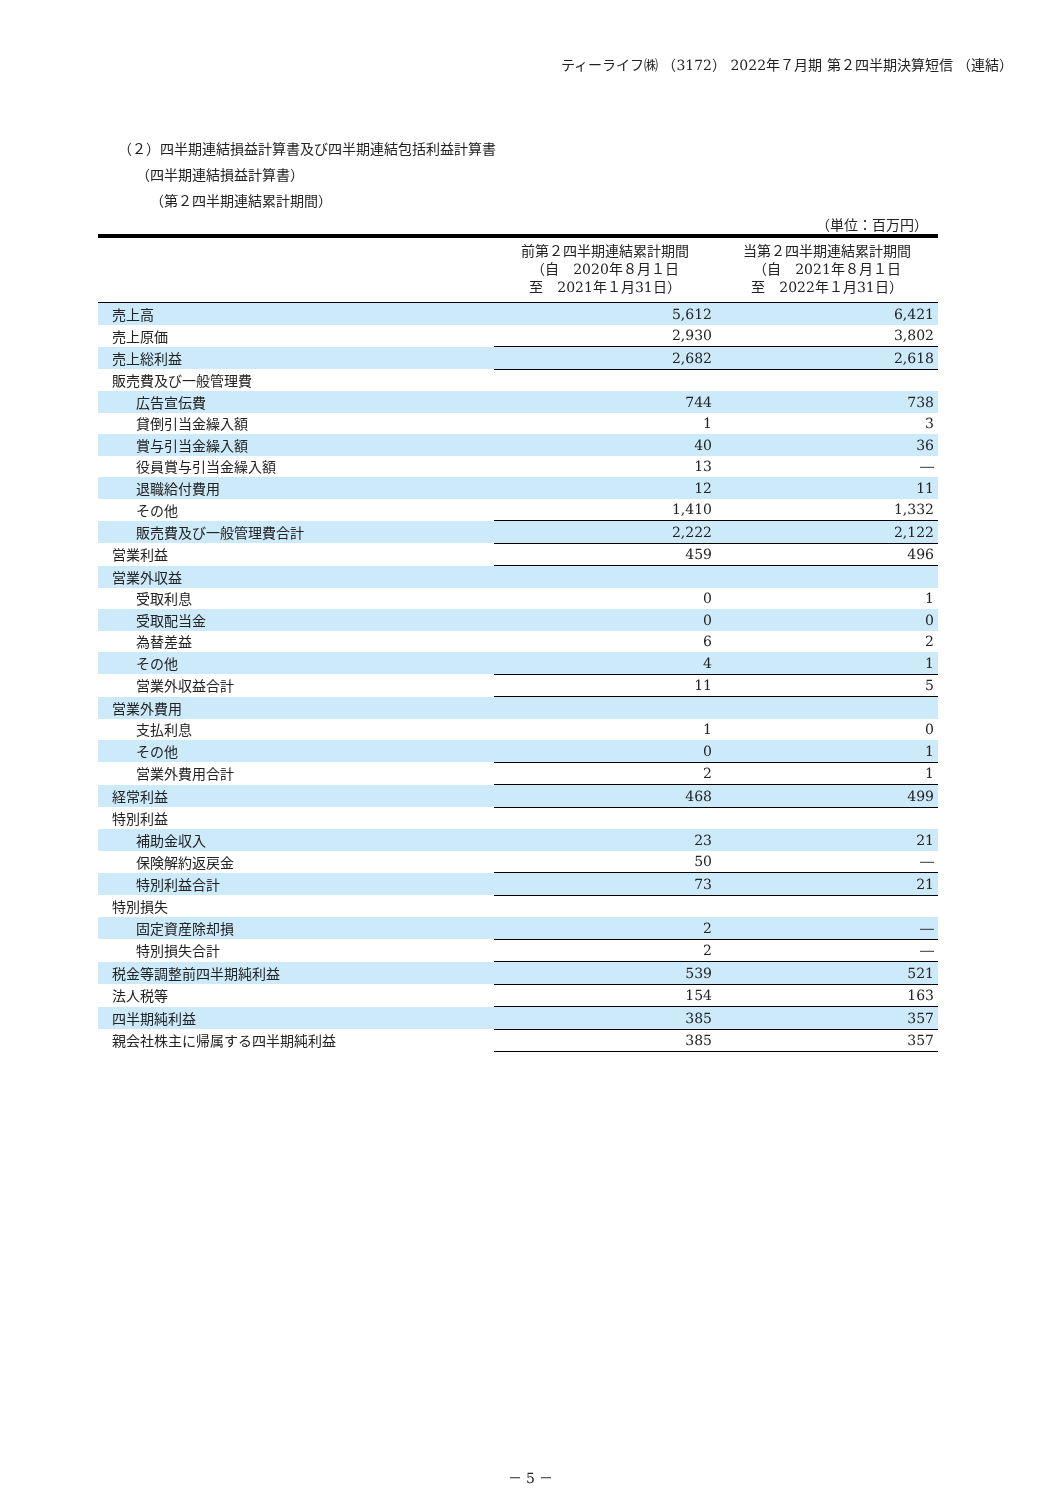ティーライフ㈱ （3172） 2022年７月期 第２四半期決算短信 （連結）
（２）四半期連結損益計算書及び四半期連結包括利益計算書
（四半期連結損益計算書）
（第２四半期連結累計期間）
（単位：百万円）
| | 前第２四半期連結累計期間 （自 2020年８月１日 至 2021年１月31日） | 当第２四半期連結累計期間 （自 2021年８月１日 至 2022年１月31日） |
| --- | --- | --- |
| 売上高 | 5,612 | 6,421 |
| 売上原価 | 2,930 | 3,802 |
| 売上総利益 | 2,682 | 2,618 |
| 販売費及び一般管理費 | | |
| 広告宣伝費 | 744 | 738 |
| 貸倒引当金繰入額 | 1 | 3 |
| 賞与引当金繰入額 | 40 | 36 |
| 役員賞与引当金繰入額 | 13 | ― |
| 退職給付費用 | 12 | 11 |
| その他 | 1,410 | 1,332 |
| 販売費及び一般管理費合計 | 2,222 | 2,122 |
| 営業利益 | 459 | 496 |
| 営業外収益 | | |
| 受取利息 | 0 | 1 |
| 受取配当金 | 0 | 0 |
| 為替差益 | 6 | 2 |
| その他 | 4 | 1 |
| 営業外収益合計 | 11 | 5 |
| 営業外費用 | | |
| 支払利息 | 1 | 0 |
| その他 | 0 | 1 |
| 営業外費用合計 | 2 | 1 |
| 経常利益 | 468 | 499 |
| 特別利益 | | |
| 補助金収入 | 23 | 21 |
| 保険解約返戻金 | 50 | ― |
| 特別利益合計 | 73 | 21 |
| 特別損失 | | |
| 固定資産除却損 | 2 | ― |
| 特別損失合計 | 2 | ― |
| 税金等調整前四半期純利益 | 539 | 521 |
| 法人税等 | 154 | 163 |
| 四半期純利益 | 385 | 357 |
| 親会社株主に帰属する四半期純利益 | 385 | 357 |
－ 5 －